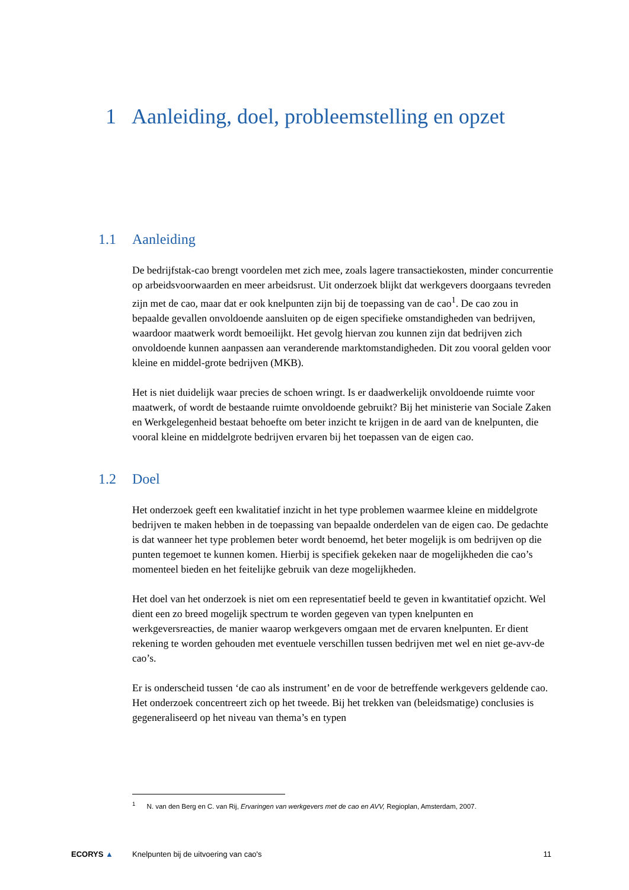1 Aanleiding, doel, probleemstelling en opzet
1.1 Aanleiding
De bedrijfstak-cao brengt voordelen met zich mee, zoals lagere transactiekosten, minder concurrentie op arbeidsvoorwaarden en meer arbeidsrust. Uit onderzoek blijkt dat werkgevers doorgaans tevreden zijn met de cao, maar dat er ook knelpunten zijn bij de toepassing van de cao<sup>1</sup>. De cao zou in bepaalde gevallen onvoldoende aansluiten op de eigen specifieke omstandigheden van bedrijven, waardoor maatwerk wordt bemoeilijkt. Het gevolg hiervan zou kunnen zijn dat bedrijven zich onvoldoende kunnen aanpassen aan veranderende marktomstandigheden. Dit zou vooral gelden voor kleine en middel-grote bedrijven (MKB).
Het is niet duidelijk waar precies de schoen wringt. Is er daadwerkelijk onvoldoende ruimte voor maatwerk, of wordt de bestaande ruimte onvoldoende gebruikt? Bij het ministerie van Sociale Zaken en Werkgelegenheid bestaat behoefte om beter inzicht te krijgen in de aard van de knelpunten, die vooral kleine en middelgrote bedrijven ervaren bij het toepassen van de eigen cao.
1.2 Doel
Het onderzoek geeft een kwalitatief inzicht in het type problemen waarmee kleine en middelgrote bedrijven te maken hebben in de toepassing van bepaalde onderdelen van de eigen cao. De gedachte is dat wanneer het type problemen beter wordt benoemd, het beter mogelijk is om bedrijven op die punten tegemoet te kunnen komen. Hierbij is specifiek gekeken naar de mogelijkheden die cao’s momenteel bieden en het feitelijke gebruik van deze mogelijkheden.
Het doel van het onderzoek is niet om een representatief beeld te geven in kwantitatief opzicht. Wel dient een zo breed mogelijk spectrum te worden gegeven van typen knelpunten en werkgeversreacties, de manier waarop werkgevers omgaan met de ervaren knelpunten. Er dient rekening te worden gehouden met eventuele verschillen tussen bedrijven met wel en niet ge-avv-de cao’s.
Er is onderscheid tussen ‘de cao als instrument’ en de voor de betreffende werkgevers geldende cao. Het onderzoek concentreert zich op het tweede. Bij het trekken van (beleidsmatige) conclusies is gegeneraliseerd op het niveau van thema’s en typen
<sup>1</sup> N. van den Berg en C. van Rij, Ervaringen van werkgevers met de cao en AVV, Regioplan, Amsterdam, 2007.
ECORYS ▲
Knelpunten bij de uitvoering van cao's
11